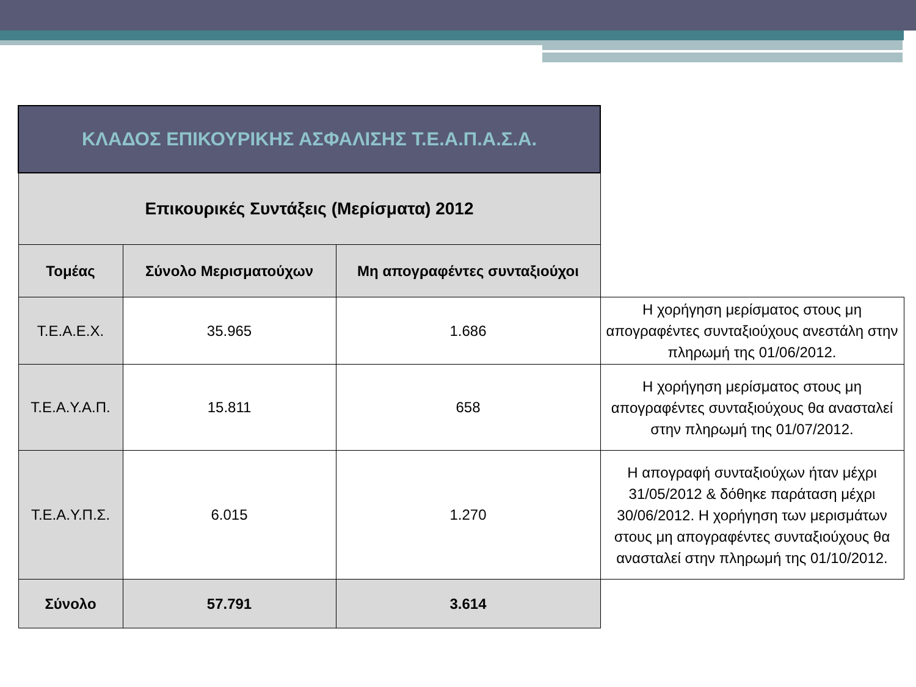| ΚΛΑΔΟΣ ΕΠΙΚΟΥΡΙΚΗΣ ΑΣΦΑΛΙΣΗΣ Τ.Ε.Α.Π.Α.Σ.Α. | | | |
| Επικουρικές Συντάξεις (Μερίσματα) 2012 | | | |
| Τομέας | Σύνολο Μερισματούχων | Μη απογραφέντες συνταξιούχοι | |
| Τ.Ε.Α.Ε.Χ. | 35.965 | 1.686 | Η χορήγηση μερίσματος στους μη απογραφέντες συνταξιούχους ανεστάλη στην πληρωμή της 01/06/2012. |
| Τ.Ε.Α.Υ.Α.Π. | 15.811 | 658 | Η χορήγηση μερίσματος στους μη απογραφέντες συνταξιούχους θα ανασταλεί στην πληρωμή της 01/07/2012. |
| Τ.Ε.Α.Υ.Π.Σ. | 6.015 | 1.270 | Η απογραφή συνταξιούχων ήταν μέχρι 31/05/2012 & δόθηκε παράταση μέχρι 30/06/2012. Η χορήγηση των μερισμάτων στους μη απογραφέντες συνταξιούχους θα ανασταλεί στην πληρωμή της 01/10/2012. |
| Σύνολο | 57.791 | 3.614 | |